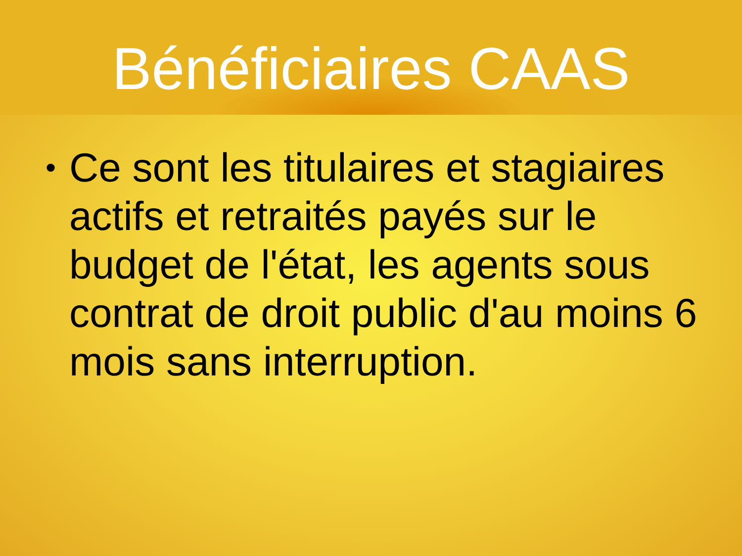Bénéficiaires CAAS
• Ce sont les titulaires et stagiaires actifs et retraités payés sur le budget de l'état, les agents sous contrat de droit public d'au moins 6 mois sans interruption.